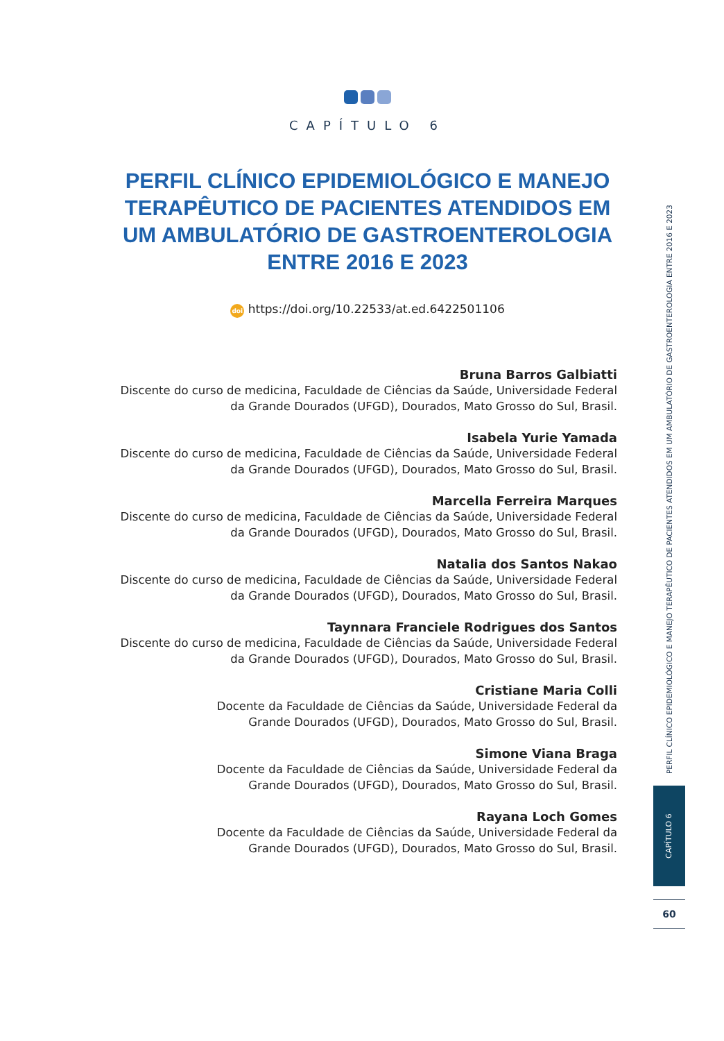CAPÍTULO 6
PERFIL CLÍNICO EPIDEMIOLÓGICO E MANEJO TERAPÊUTICO DE PACIENTES ATENDIDOS EM UM AMBULATÓRIO DE GASTROENTEROLOGIA ENTRE 2016 E 2023
doi https://doi.org/10.22533/at.ed.6422501106
Bruna Barros Galbiatti
Discente do curso de medicina, Faculdade de Ciências da Saúde, Universidade Federal da Grande Dourados (UFGD), Dourados, Mato Grosso do Sul, Brasil.
Isabela Yurie Yamada
Discente do curso de medicina, Faculdade de Ciências da Saúde, Universidade Federal da Grande Dourados (UFGD), Dourados, Mato Grosso do Sul, Brasil.
Marcella Ferreira Marques
Discente do curso de medicina, Faculdade de Ciências da Saúde, Universidade Federal da Grande Dourados (UFGD), Dourados, Mato Grosso do Sul, Brasil.
Natalia dos Santos Nakao
Discente do curso de medicina, Faculdade de Ciências da Saúde, Universidade Federal da Grande Dourados (UFGD), Dourados, Mato Grosso do Sul, Brasil.
Taynnara Franciele Rodrigues dos Santos
Discente do curso de medicina, Faculdade de Ciências da Saúde, Universidade Federal da Grande Dourados (UFGD), Dourados, Mato Grosso do Sul, Brasil.
Cristiane Maria Colli
Docente da Faculdade de Ciências da Saúde, Universidade Federal da
Grande Dourados (UFGD), Dourados, Mato Grosso do Sul, Brasil.
Simone Viana Braga
Docente da Faculdade de Ciências da Saúde, Universidade Federal da
Grande Dourados (UFGD), Dourados, Mato Grosso do Sul, Brasil.
Rayana Loch Gomes
Docente da Faculdade de Ciências da Saúde, Universidade Federal da
Grande Dourados (UFGD), Dourados, Mato Grosso do Sul, Brasil.
PERFIL CLÍNICO EPIDEMIOLÓGICO E MANEJO TERAPÊUTICO DE PACIENTES ATENDIDOS EM UM AMBULATÓRIO DE GASTROENTEROLOGIA ENTRE 2016 E 2023
CAPÍTULO 6
60